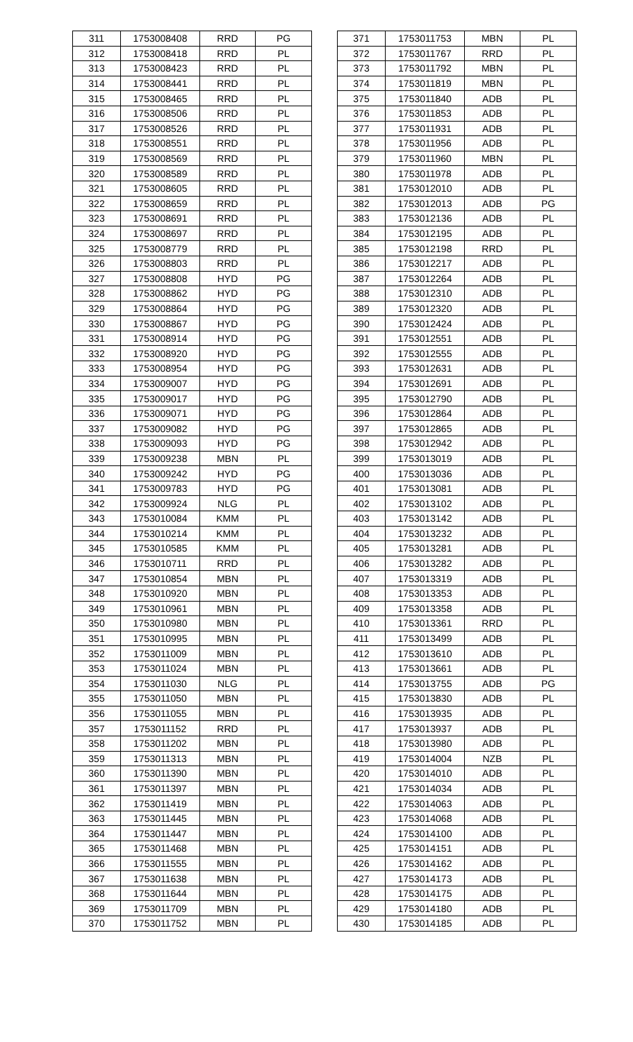| 311 | 1753008408 | RRD | PG |
| 312 | 1753008418 | RRD | PL |
| 313 | 1753008423 | RRD | PL |
| 314 | 1753008441 | RRD | PL |
| 315 | 1753008465 | RRD | PL |
| 316 | 1753008506 | RRD | PL |
| 317 | 1753008526 | RRD | PL |
| 318 | 1753008551 | RRD | PL |
| 319 | 1753008569 | RRD | PL |
| 320 | 1753008589 | RRD | PL |
| 321 | 1753008605 | RRD | PL |
| 322 | 1753008659 | RRD | PL |
| 323 | 1753008691 | RRD | PL |
| 324 | 1753008697 | RRD | PL |
| 325 | 1753008779 | RRD | PL |
| 326 | 1753008803 | RRD | PL |
| 327 | 1753008808 | HYD | PG |
| 328 | 1753008862 | HYD | PG |
| 329 | 1753008864 | HYD | PG |
| 330 | 1753008867 | HYD | PG |
| 331 | 1753008914 | HYD | PG |
| 332 | 1753008920 | HYD | PG |
| 333 | 1753008954 | HYD | PG |
| 334 | 1753009007 | HYD | PG |
| 335 | 1753009017 | HYD | PG |
| 336 | 1753009071 | HYD | PG |
| 337 | 1753009082 | HYD | PG |
| 338 | 1753009093 | HYD | PG |
| 339 | 1753009238 | MBN | PL |
| 340 | 1753009242 | HYD | PG |
| 341 | 1753009783 | HYD | PG |
| 342 | 1753009924 | NLG | PL |
| 343 | 1753010084 | KMM | PL |
| 344 | 1753010214 | KMM | PL |
| 345 | 1753010585 | KMM | PL |
| 346 | 1753010711 | RRD | PL |
| 347 | 1753010854 | MBN | PL |
| 348 | 1753010920 | MBN | PL |
| 349 | 1753010961 | MBN | PL |
| 350 | 1753010980 | MBN | PL |
| 351 | 1753010995 | MBN | PL |
| 352 | 1753011009 | MBN | PL |
| 353 | 1753011024 | MBN | PL |
| 354 | 1753011030 | NLG | PL |
| 355 | 1753011050 | MBN | PL |
| 356 | 1753011055 | MBN | PL |
| 357 | 1753011152 | RRD | PL |
| 358 | 1753011202 | MBN | PL |
| 359 | 1753011313 | MBN | PL |
| 360 | 1753011390 | MBN | PL |
| 361 | 1753011397 | MBN | PL |
| 362 | 1753011419 | MBN | PL |
| 363 | 1753011445 | MBN | PL |
| 364 | 1753011447 | MBN | PL |
| 365 | 1753011468 | MBN | PL |
| 366 | 1753011555 | MBN | PL |
| 367 | 1753011638 | MBN | PL |
| 368 | 1753011644 | MBN | PL |
| 369 | 1753011709 | MBN | PL |
| 370 | 1753011752 | MBN | PL |
| 371 | 1753011753 | MBN | PL |
| 372 | 1753011767 | RRD | PL |
| 373 | 1753011792 | MBN | PL |
| 374 | 1753011819 | MBN | PL |
| 375 | 1753011840 | ADB | PL |
| 376 | 1753011853 | ADB | PL |
| 377 | 1753011931 | ADB | PL |
| 378 | 1753011956 | ADB | PL |
| 379 | 1753011960 | MBN | PL |
| 380 | 1753011978 | ADB | PL |
| 381 | 1753012010 | ADB | PL |
| 382 | 1753012013 | ADB | PG |
| 383 | 1753012136 | ADB | PL |
| 384 | 1753012195 | ADB | PL |
| 385 | 1753012198 | RRD | PL |
| 386 | 1753012217 | ADB | PL |
| 387 | 1753012264 | ADB | PL |
| 388 | 1753012310 | ADB | PL |
| 389 | 1753012320 | ADB | PL |
| 390 | 1753012424 | ADB | PL |
| 391 | 1753012551 | ADB | PL |
| 392 | 1753012555 | ADB | PL |
| 393 | 1753012631 | ADB | PL |
| 394 | 1753012691 | ADB | PL |
| 395 | 1753012790 | ADB | PL |
| 396 | 1753012864 | ADB | PL |
| 397 | 1753012865 | ADB | PL |
| 398 | 1753012942 | ADB | PL |
| 399 | 1753013019 | ADB | PL |
| 400 | 1753013036 | ADB | PL |
| 401 | 1753013081 | ADB | PL |
| 402 | 1753013102 | ADB | PL |
| 403 | 1753013142 | ADB | PL |
| 404 | 1753013232 | ADB | PL |
| 405 | 1753013281 | ADB | PL |
| 406 | 1753013282 | ADB | PL |
| 407 | 1753013319 | ADB | PL |
| 408 | 1753013353 | ADB | PL |
| 409 | 1753013358 | ADB | PL |
| 410 | 1753013361 | RRD | PL |
| 411 | 1753013499 | ADB | PL |
| 412 | 1753013610 | ADB | PL |
| 413 | 1753013661 | ADB | PL |
| 414 | 1753013755 | ADB | PG |
| 415 | 1753013830 | ADB | PL |
| 416 | 1753013935 | ADB | PL |
| 417 | 1753013937 | ADB | PL |
| 418 | 1753013980 | ADB | PL |
| 419 | 1753014004 | NZB | PL |
| 420 | 1753014010 | ADB | PL |
| 421 | 1753014034 | ADB | PL |
| 422 | 1753014063 | ADB | PL |
| 423 | 1753014068 | ADB | PL |
| 424 | 1753014100 | ADB | PL |
| 425 | 1753014151 | ADB | PL |
| 426 | 1753014162 | ADB | PL |
| 427 | 1753014173 | ADB | PL |
| 428 | 1753014175 | ADB | PL |
| 429 | 1753014180 | ADB | PL |
| 430 | 1753014185 | ADB | PL |